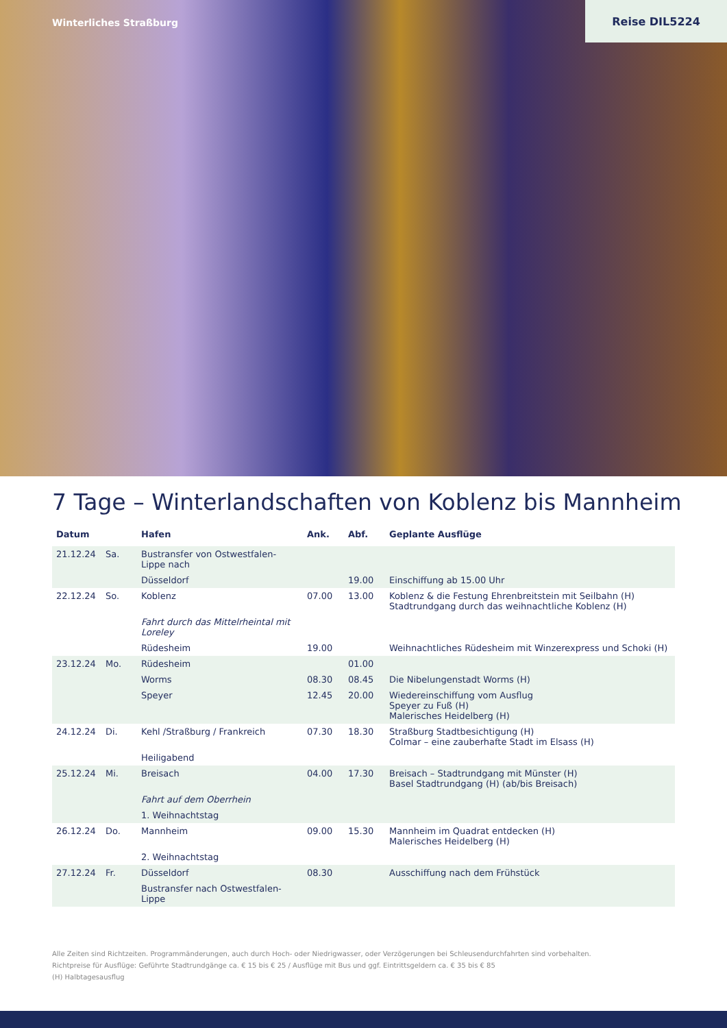Winterliches Straßburg
Reise DIL5224
7 Tage – Winterlandschaften von Koblenz bis Mannheim
| Datum | | Hafen | Ank. | Abf. | Geplante Ausflüge |
| --- | --- | --- | --- | --- | --- |
| 21.12.24 | Sa. | Bustransfer von Ostwestfalen-Lippe nach | | | |
| | | Düsseldorf | | 19.00 | Einschiffung ab 15.00 Uhr |
| 22.12.24 | So. | Koblenz | 07.00 | 13.00 | Koblenz & die Festung Ehrenbreitstein mit Seilbahn (H) Stadtrundgang durch das weihnachtliche Koblenz (H) |
| | | Fahrt durch das Mittelrheintal mit Loreley | | | |
| | | Rüdesheim | 19.00 | | Weihnachtliches Rüdesheim mit Winzerexpress und Schoki (H) |
| 23.12.24 | Mo. | Rüdesheim | | 01.00 | |
| | | Worms | 08.30 | 08.45 | Die Nibelungenstadt Worms (H) |
| | | Speyer | 12.45 | 20.00 | Wiedereinschiffung vom Ausflug Speyer zu Fuß (H) Malerisches Heidelberg (H) |
| 24.12.24 | Di. | Kehl /Straßburg / Frankreich | 07.30 | 18.30 | Straßburg Stadtbesichtigung (H) Colmar – eine zauberhafte Stadt im Elsass (H) |
| | | Heiligabend | | | |
| 25.12.24 | Mi. | Breisach | 04.00 | 17.30 | Breisach – Stadtrundgang mit Münster (H) Basel Stadtrundgang (H) (ab/bis Breisach) |
| | | Fahrt auf dem Oberrhein | | | |
| | | 1. Weihnachtstag | | | |
| 26.12.24 | Do. | Mannheim | 09.00 | 15.30 | Mannheim im Quadrat entdecken (H) Malerisches Heidelberg (H) |
| | | 2. Weihnachtstag | | | |
| 27.12.24 | Fr. | Düsseldorf | 08.30 | | Ausschiffung nach dem Frühstück |
| | | Bustransfer nach Ostwestfalen-Lippe | | | |
Alle Zeiten sind Richtzeiten. Programmänderungen, auch durch Hoch- oder Niedrigwasser, oder Verzögerungen bei Schleusendurchfahrten sind vorbehalten.
Richtpreise für Ausflüge: Geführte Stadtrundgänge ca. € 15 bis € 25 / Ausflüge mit Bus und ggf. Eintrittsgeldern ca. € 35 bis € 85
(H) Halbtagesausflug